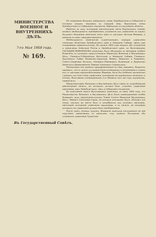МИНИСТЕРСТВА
ВОЕННОЕ И ВНУТРЕННИХЪ ДѢЛЪ.
7-го Мая 1868 года.
№ 169.
По соединеніи бывшихъ передовыхъ линій, Оренбургской и Сибирской и согласно новымъ законамъ въ Средней Азіи, Киргизскія степи Оренбургскаго и Сибирскаго вѣдомства, обратились къ внутреннія области.
Имѣется въ виду положеніе значительной части Киргизскихъ степей, вызвало необходимость преобразовать устройство ихъ управленія въ видахъ большаго сближенія населенія этого края съ прочими частями Имперіи, и развитія въ немъ гражданственности.
Необходимость пересмотра существующаго порядка управленія степными областями Оренбургскаго края и Западной Сибири, давно уже сознаваемая правительствомъ. Въ началѣ 1865 года вопросъ объ устройствѣ и раздѣленіи Азіатской Россіи и Оренбургскаго края, по Высочайшему ГОСУДАРЯ ИМПЕРАТОРА повелѣнію, былъ обсужденъ въ засѣданіи особаго Комитета, въ которомъ присутствовали Министры Военный и Внутреннихъ Дѣлъ, Генералъ-Губернаторы Восточной и Западной Сибири, Генералъ-Адъютанты: Графъ Муравьевъ-Амурскій, Безакъ, Веригинъ и Тимашевъ, Статсъ-Секретарь Бутковъ, Генералъ-Лейтенантъ Кожевскій и Директоръ Азіатского Департамента, Тайный Совѣтникъ Стремоуховъ.
Разсмотрѣвъ всѣ проекты предназначенные по сему предмету, Комитетъ призналъ, что съ цѣлью улучшенія быта кочевниковъ и постепеннаго сліянія ихъ съ прочими народонаселеніемъ Имперіи, было бы особенно желательно учредить для этой степи управленіе, основанное на одинаковыхъ началахъ; и потому, Высочайше утвержденнымъ 2-го Февраля того же года, журналомъ, опредѣлилъ:
Министерствамъ Военному и Внутреннихъ Дѣлъ войти въ подробнѣйшее разсмотрѣніе началъ, на которыхъ должно быть устроено управленіе киргизами, какъ Оренбургскихъ, такъ и Сибирскаго вѣдомства.
Во исполненіе такого Высочайшаго повелѣнія, въ Іюнѣ 1865 года, отъ Министерствъ Военнаго и Внутреннихъ Дѣлъ была командирована особая Коммисія, подъ предсѣдательствомъ Члена Совѣта Министра Внутреннихъ Дѣлъ, Тайнаго Совѣтника Гирса, на которую возложено было, объѣхавъ всѣ степи, изучить на мѣстѣ быть и потребности ихъ кочеваго населенія, настоящее положеніе управленія ордынцами, и въ началѣ, на основаніи которыхъ это управленіе должно быть преобразовано.
Послѣ трехъ лѣтнихъ трудовъ, Коммисія окончила возложенное на нее порученіе, представивъ въ прошломъ году проектъ Положенія объ устройствѣ управленія Туркестан-
Въ Государственный Совѣтъ.